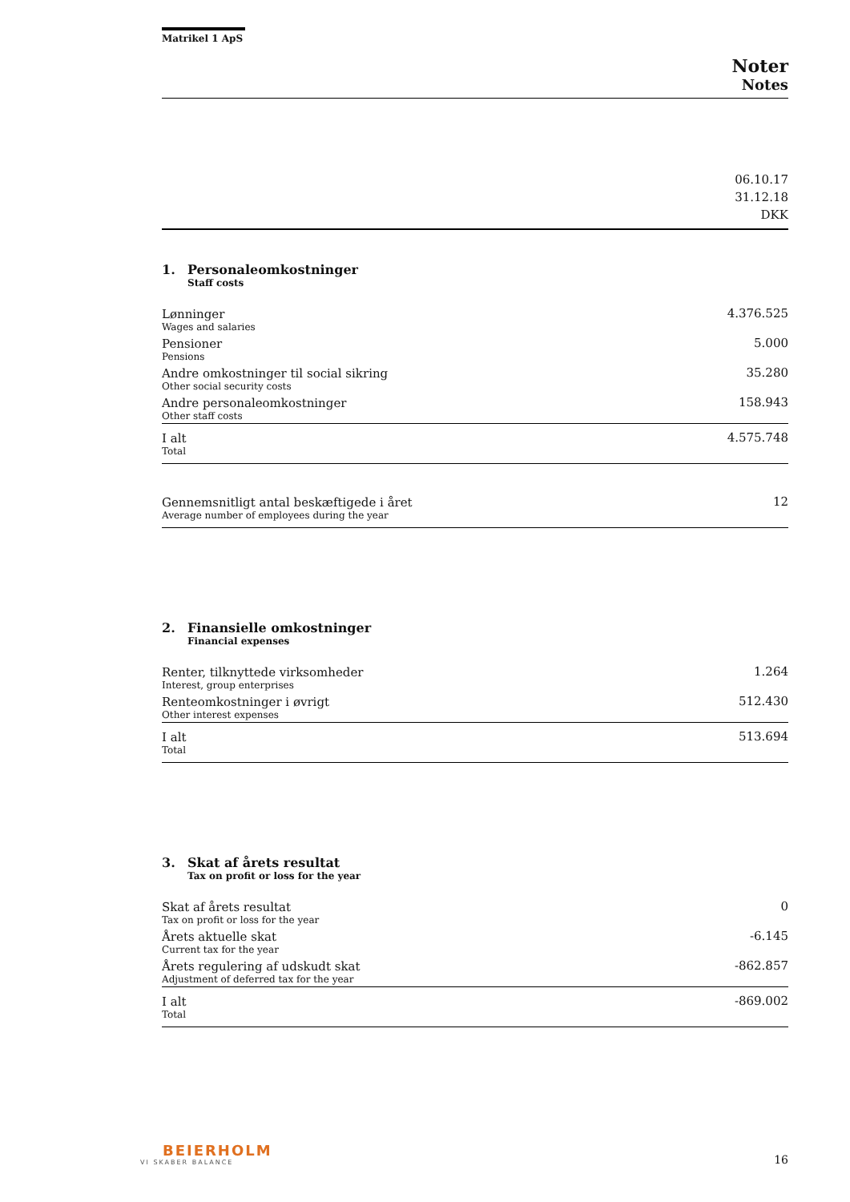Matrikel 1 ApS
Noter
Notes
06.10.17
31.12.18
DKK
1. Personaleomkostninger
Staff costs
| Lønninger Wages and salaries | 4.376.525 |
| Pensioner Pensions | 5.000 |
| Andre omkostninger til social sikring Other social security costs | 35.280 |
| Andre personaleomkostninger Other staff costs | 158.943 |
| I alt Total | 4.575.748 |
| Gennemsnitligt antal beskæftigede i året Average number of employees during the year | 12 |
2. Finansielle omkostninger
Financial expenses
| Renter, tilknyttede virksomheder Interest, group enterprises | 1.264 |
| Renteomkostninger i øvrigt Other interest expenses | 512.430 |
| I alt Total | 513.694 |
3. Skat af årets resultat
Tax on profit or loss for the year
| Skat af årets resultat Tax on profit or loss for the year | 0 |
| Årets aktuelle skat Current tax for the year | -6.145 |
| Årets regulering af udskudt skat Adjustment of deferred tax for the year | -862.857 |
| I alt Total | -869.002 |
BEIERHOLM
VI SKABER BALANCE
16